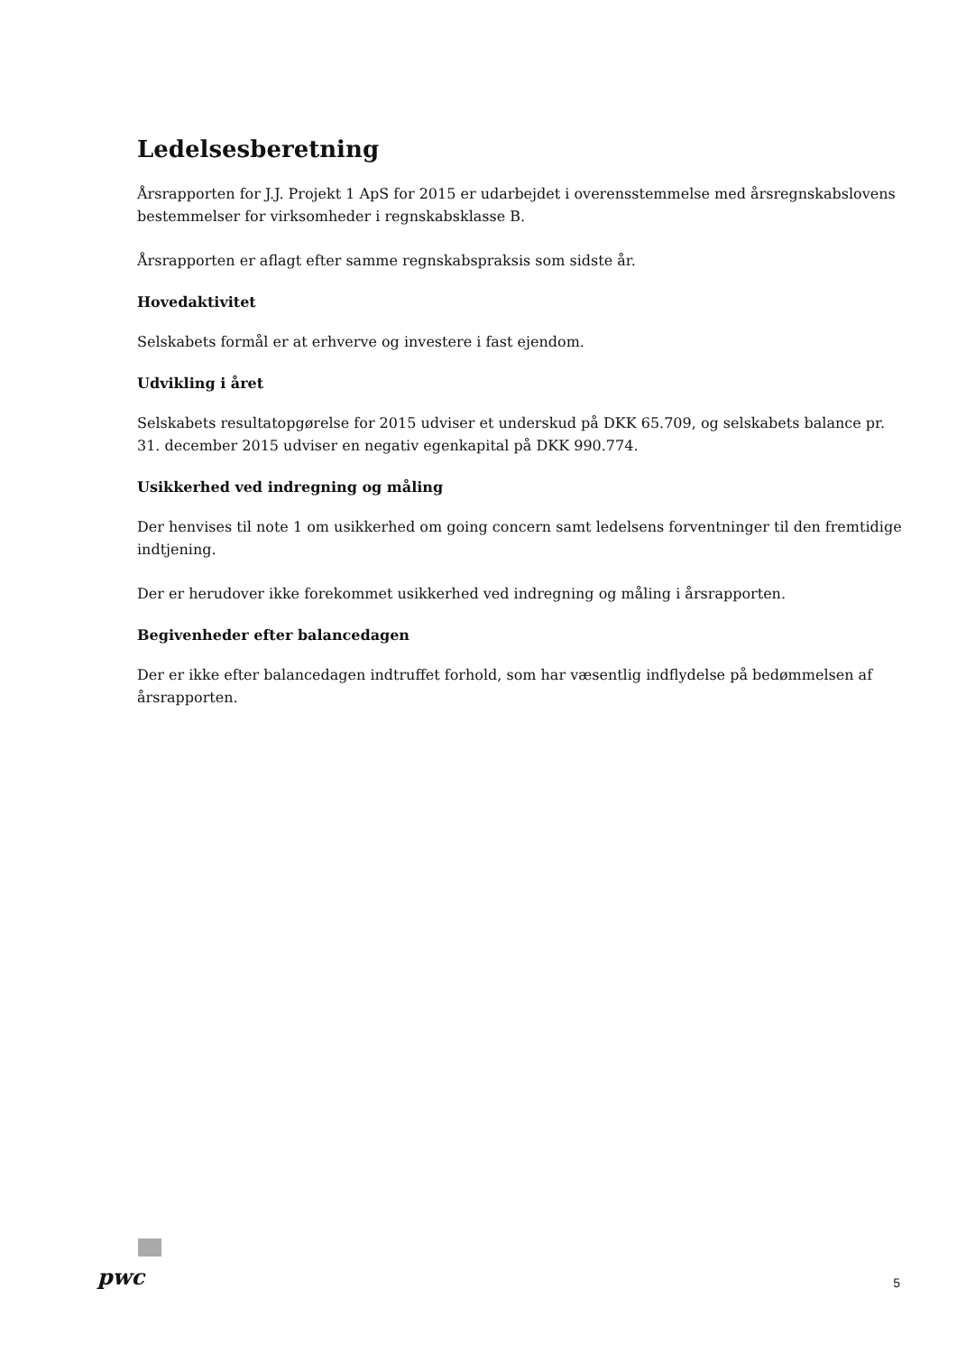Ledelsesberetning
Årsrapporten for J.J. Projekt 1 ApS for 2015 er udarbejdet i overensstemmelse med årsregnskabslovens bestemmelser for virksomheder i regnskabsklasse B.
Årsrapporten er aflagt efter samme regnskabspraksis som sidste år.
Hovedaktivitet
Selskabets formål er at erhverve og investere i fast ejendom.
Udvikling i året
Selskabets resultatopgørelse for 2015 udviser et underskud på DKK 65.709, og selskabets balance pr. 31. december 2015 udviser en negativ egenkapital på DKK 990.774.
Usikkerhed ved indregning og måling
Der henvises til note 1 om usikkerhed om going concern samt ledelsens forventninger til den fremtidige indtjening.
Der er herudover ikke forekommet usikkerhed ved indregning og måling i årsrapporten.
Begivenheder efter balancedagen
Der er ikke efter balancedagen indtruffet forhold, som har væsentlig indflydelse på bedømmelsen af årsrapporten.
pwc 5